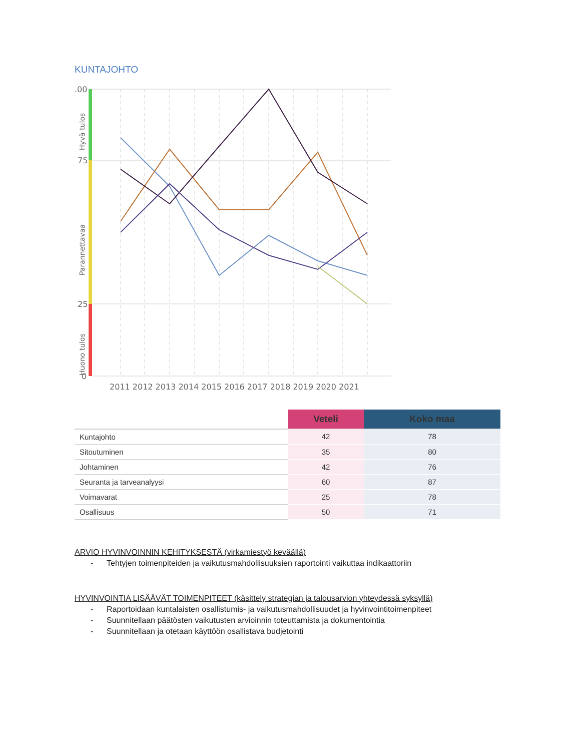KUNTAJOHTO
.00
75
25
0
Hyvä tulos
Parannettavaa
Huono tulos
2011 2012 2013 2014 2015 2016 2017 2018 2019 2020 2021
| | Veteli | Koko maa |
| --- | --- | --- |
| Kuntajohto | 42 | 78 |
| Sitoutuminen | 35 | 80 |
| Johtaminen | 42 | 76 |
| Seuranta ja tarveanalyysi | 60 | 87 |
| Voimavarat | 25 | 78 |
| Osallisuus | 50 | 71 |
ARVIO HYVINVOINNIN KEHITYKSESTÄ (virkamiestyö keväällä)
- Tehtyjen toimenpiteiden ja vaikutusmahdollisuuksien raportointi vaikuttaa indikaattoriin
HYVINVOINTIA LISÄÄVÄT TOIMENPITEET (käsittely strategian ja talousarvion yhteydessä syksyllä)
- Raportoidaan kuntalaisten osallistumis- ja vaikutusmahdollisuudet ja hyvinvointitoimenpiteet
- Suunnitellaan päätösten vaikutusten arvioinnin toteuttamista ja dokumentointia
- Suunnitellaan ja otetaan käyttöön osallistava budjetointi